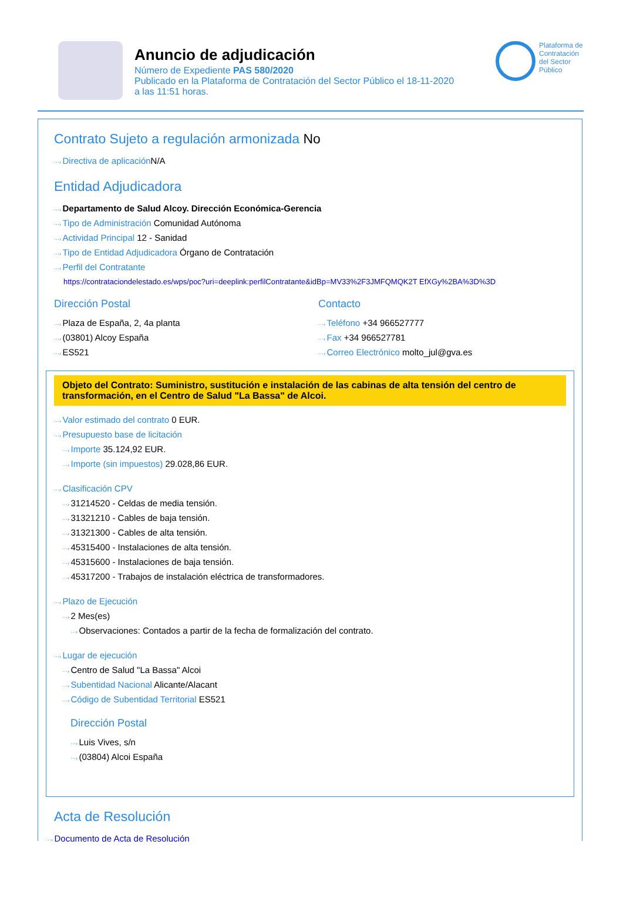Anuncio de adjudicación
Número de Expediente PAS 580/2020
Publicado en la Plataforma de Contratación del Sector Público el 18-11-2020
a las 11:51 horas.
Plataforma de Contratación del Sector Público
Contrato Sujeto a regulación armonizada No
Directiva de aplicación N/A
Entidad Adjudicadora
Departamento de Salud Alcoy. Dirección Económica-Gerencia
Tipo de Administración Comunidad Autónoma
Actividad Principal 12 - Sanidad
Tipo de Entidad Adjudicadora Órgano de Contratación
Perfil del Contratante
https://contrataciondelestado.es/wps/poc?uri=deeplink:perfilContratante&idBp=MV33%2F3JMFQMQK2T EfXGy%2BA%3D%3D
Dirección Postal
Plaza de España, 2, 4a planta
(03801) Alcoy España
ES521
Contacto
Teléfono +34 966527777
Fax +34 966527781
Correo Electrónico molto_jul@gva.es
Objeto del Contrato: Suministro, sustitución e instalación de las cabinas de alta tensión del centro de transformación, en el Centro de Salud "La Bassa" de Alcoi.
Valor estimado del contrato 0 EUR.
Presupuesto base de licitación
Importe 35.124,92 EUR.
Importe (sin impuestos) 29.028,86 EUR.
Clasificación CPV
31214520 - Celdas de media tensión.
31321210 - Cables de baja tensión.
31321300 - Cables de alta tensión.
45315400 - Instalaciones de alta tensión.
45315600 - Instalaciones de baja tensión.
45317200 - Trabajos de instalación eléctrica de transformadores.
Plazo de Ejecución
2 Mes(es)
Observaciones: Contados a partir de la fecha de formalización del contrato.
Lugar de ejecución
Centro de Salud "La Bassa" Alcoi
Subentidad Nacional Alicante/Alacant
Código de Subentidad Territorial ES521
Dirección Postal
Luis Vives, s/n
(03804) Alcoi España
Acta de Resolución
Documento de Acta de Resolución